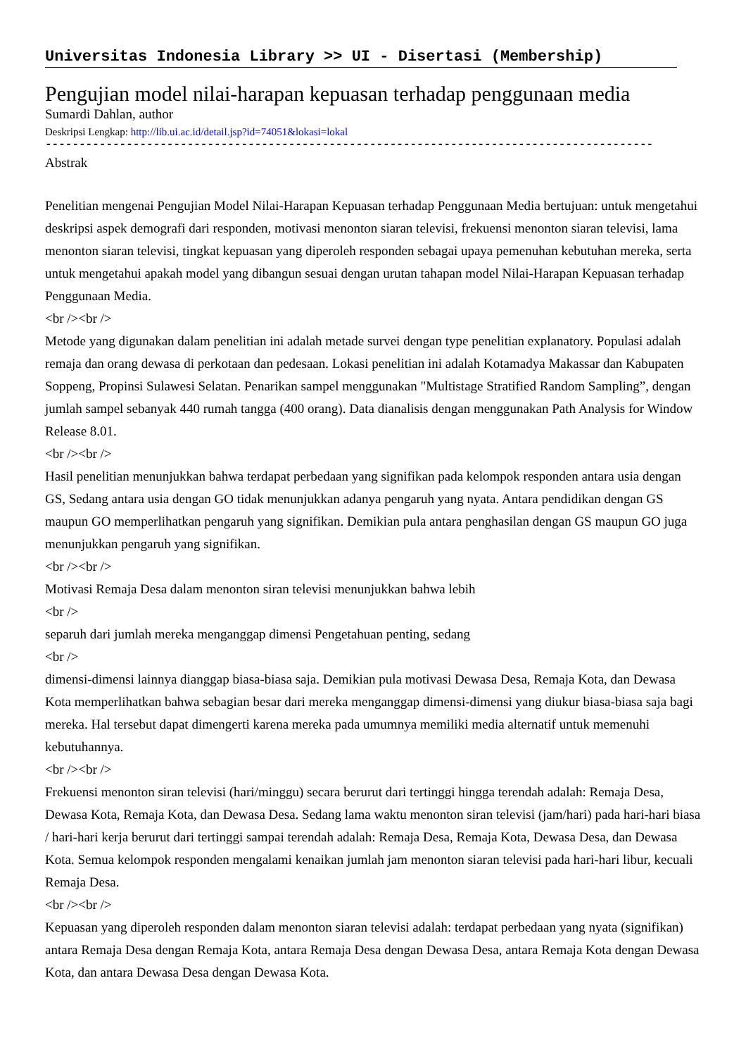Universitas Indonesia Library >> UI - Disertasi (Membership)
Pengujian model nilai-harapan kepuasan terhadap penggunaan media
Sumardi Dahlan, author
Deskripsi Lengkap: http://lib.ui.ac.id/detail.jsp?id=74051&lokasi=lokal
------------------------------------------------------------------------------------------
Abstrak
Penelitian mengenai Pengujian Model Nilai-Harapan Kepuasan terhadap Penggunaan Media bertujuan: untuk mengetahui deskripsi aspek demografi dari responden, motivasi menonton siaran televisi, frekuensi menonton siaran televisi, lama menonton siaran televisi, tingkat kepuasan yang diperoleh responden sebagai upaya pemenuhan kebutuhan mereka, serta untuk mengetahui apakah model yang dibangun sesuai dengan urutan tahapan model Nilai-Harapan Kepuasan terhadap Penggunaan Media.
<br /><br />
Metode yang digunakan dalam penelitian ini adalah metade survei dengan type penelitian explanatory. Populasi adalah remaja dan orang dewasa di perkotaan dan pedesaan. Lokasi penelitian ini adalah Kotamadya Makassar dan Kabupaten Soppeng, Propinsi Sulawesi Selatan. Penarikan sampel menggunakan "Multistage Stratified Random Sampling”, dengan jumlah sampel sebanyak 440 rumah tangga (400 orang). Data dianalisis dengan menggunakan Path Analysis for Window Release 8.01.
<br /><br />
Hasil penelitian menunjukkan bahwa terdapat perbedaan yang signifikan pada kelompok responden antara usia dengan GS, Sedang antara usia dengan GO tidak menunjukkan adanya pengaruh yang nyata. Antara pendidikan dengan GS maupun GO memperlihatkan pengaruh yang signifikan. Demikian pula antara penghasilan dengan GS maupun GO juga menunjukkan pengaruh yang signifikan.
<br /><br />
Motivasi Remaja Desa dalam menonton siran televisi menunjukkan bahwa lebih
<br />
separuh dari jumlah mereka menganggap dimensi Pengetahuan penting, sedang
<br />
dimensi-dimensi lainnya dianggap biasa-biasa saja. Demikian pula motivasi Dewasa Desa, Remaja Kota, dan Dewasa Kota memperlihatkan bahwa sebagian besar dari mereka menganggap dimensi-dimensi yang diukur biasa-biasa saja bagi mereka. Hal tersebut dapat dimengerti karena mereka pada umumnya memiliki media alternatif untuk memenuhi kebutuhannya.
<br /><br />
Frekuensi menonton siran televisi (hari/minggu) secara berurut dari tertinggi hingga terendah adalah: Remaja Desa, Dewasa Kota, Remaja Kota, dan Dewasa Desa. Sedang lama waktu menonton siran televisi (jam/hari) pada hari-hari biasa / hari-hari kerja berurut dari tertinggi sampai terendah adalah: Remaja Desa, Remaja Kota, Dewasa Desa, dan Dewasa Kota. Semua kelompok responden mengalami kenaikan jumlah jam menonton siaran televisi pada hari-hari libur, kecuali Remaja Desa.
<br /><br />
Kepuasan yang diperoleh responden dalam menonton siaran televisi adalah: terdapat perbedaan yang nyata (signifikan) antara Remaja Desa dengan Remaja Kota, antara Remaja Desa dengan Dewasa Desa, antara Remaja Kota dengan Dewasa Kota, dan antara Dewasa Desa dengan Dewasa Kota.